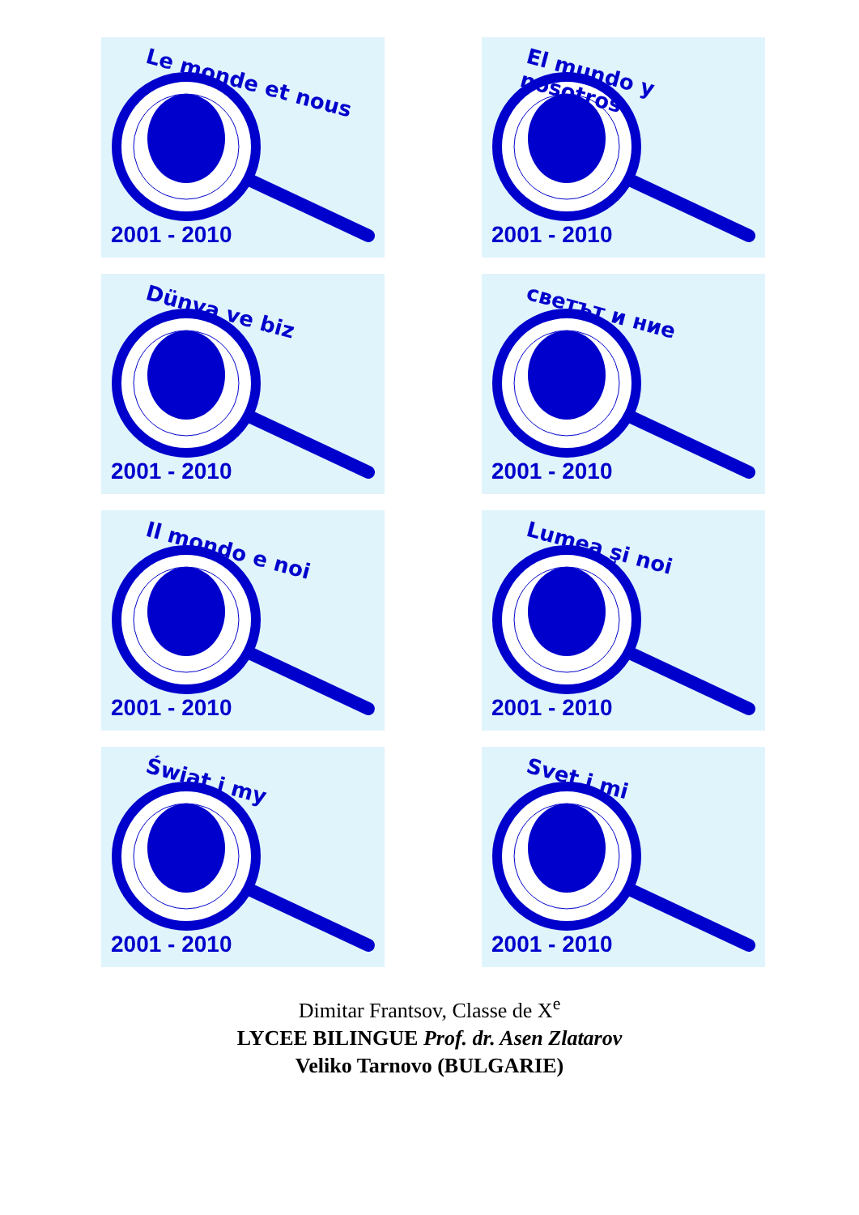Le monde et nous
2001 - 2010
El mundo y nosotros
2001 - 2010
Dünya ve biz
2001 - 2010
светът и ние
2001 - 2010
Il mondo e noi
2001 - 2010
Lumea şi noi
2001 - 2010
Świat i my
2001 - 2010
Svet i mi
2001 - 2010
Dimitar Frantsov, Classe de X<sup>e</sup>
LYCEE BILINGUE Prof. dr. Asen Zlatarov
Veliko Tarnovo (BULGARIE)